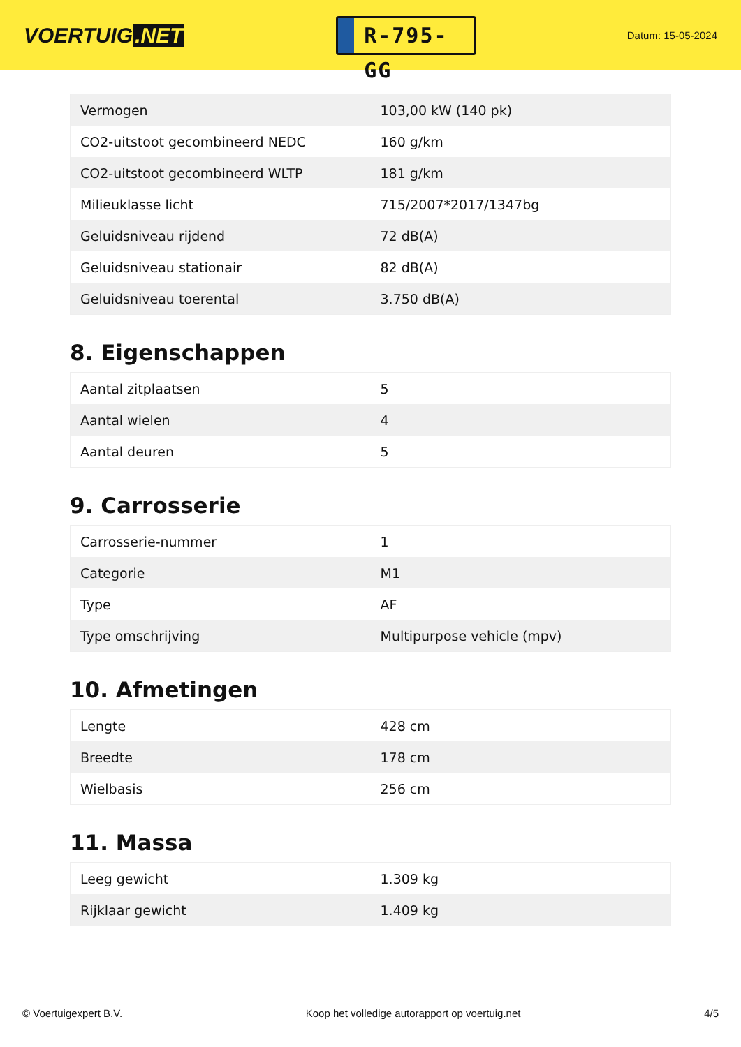VOERTUIG.NET
R-795-GG
Datum: 15-05-2024
| Vermogen | 103,00 kW (140 pk) |
| CO2-uitstoot gecombineerd NEDC | 160 g/km |
| CO2-uitstoot gecombineerd WLTP | 181 g/km |
| Milieuklasse licht | 715/2007*2017/1347bg |
| Geluidsniveau rijdend | 72 dB(A) |
| Geluidsniveau stationair | 82 dB(A) |
| Geluidsniveau toerental | 3.750 dB(A) |
8. Eigenschappen
| Aantal zitplaatsen | 5 |
| Aantal wielen | 4 |
| Aantal deuren | 5 |
9. Carrosserie
| Carrosserie-nummer | 1 |
| Categorie | M1 |
| Type | AF |
| Type omschrijving | Multipurpose vehicle (mpv) |
10. Afmetingen
| Lengte | 428 cm |
| Breedte | 178 cm |
| Wielbasis | 256 cm |
11. Massa
| Leeg gewicht | 1.309 kg |
| Rijklaar gewicht | 1.409 kg |
© Voertuigexpert B.V. Koop het volledige autorapport op voertuig.net 4/5